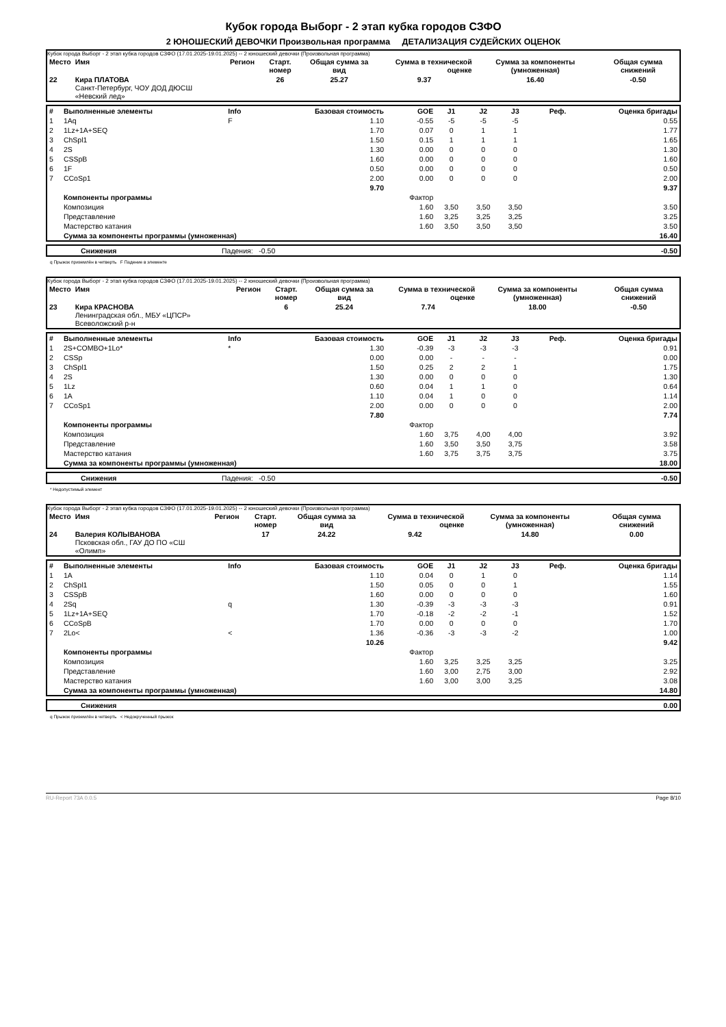Кубок города Выборг - 2 этап кубка городов СЗФО
2 ЮНОШЕСКИЙ ДЕВОЧКИ Произвольная программа ДЕТАЛИЗАЦИЯ СУДЕЙСКИХ ОЦЕНОК
Кубок города Выборг - 2 этап кубка городов СЗФО (17.01.2025-19.01.2025) -- 2 юношеский девочки (Произвольная программа)
| Место | Имя | Регион | Старт. номер | Общая сумма за вид | Сумма в технической оценке | Сумма за компоненты (умноженная) | Общая сумма снижений |
| --- | --- | --- | --- | --- | --- | --- | --- |
| 22 | Кира ПЛАТОВА Санкт-Петербург, ЧОУ ДОД ДЮСШ «Невский лед» | | 26 | 25.27 | 9.37 | 16.40 | -0.50 |
| # | Выполненные элементы | Info | Базовая стоимость | GOE | J1 | J2 | J3 | Реф. | Оценка бригады |
| --- | --- | --- | --- | --- | --- | --- | --- | --- | --- |
| 1 | 1Aq | F | 1.10 | -0.55 | -5 | -5 | -5 | | 0.55 |
| 2 | 1Lz+1A+SEQ | | 1.70 | 0.07 | 0 | 1 | 1 | | 1.77 |
| 3 | ChSpl1 | | 1.50 | 0.15 | 1 | 1 | 1 | | 1.65 |
| 4 | 2S | | 1.30 | 0.00 | 0 | 0 | 0 | | 1.30 |
| 5 | CSSpB | | 1.60 | 0.00 | 0 | 0 | 0 | | 1.60 |
| 6 | 1F | | 0.50 | 0.00 | 0 | 0 | 0 | | 0.50 |
| 7 | CCoSp1 | | 2.00 | 0.00 | 0 | 0 | 0 | | 2.00 |
| | | | 9.70 | | | | | | 9.37 |
| | Компоненты программы | | | Фактор | | | | | |
| | Композиция | | | 1.60 | 3,50 | 3,50 | 3,50 | | 3.50 |
| | Представление | | | 1.60 | 3,25 | 3,25 | 3,25 | | 3.25 |
| | Мастерство катания | | | 1.60 | 3,50 | 3,50 | 3,50 | | 3.50 |
| | Сумма за компоненты программы (умноженная) | | | | | | | | 16.40 |
| | Снижения | Падения: -0.50 | -0.50 |
q Прыжок приземлён в четверть F Падение в элементе
Кубок города Выборг - 2 этап кубка городов СЗФО (17.01.2025-19.01.2025) -- 2 юношеский девочки (Произвольная программа)
| Место | Имя | Регион | Старт. номер | Общая сумма за вид | Сумма в технической оценке | Сумма за компоненты (умноженная) | Общая сумма снижений |
| --- | --- | --- | --- | --- | --- | --- | --- |
| 23 | Кира КРАСНОВА Ленинградская обл., МБУ «ЦПСР» Всеволожский р-н | | 6 | 25.24 | 7.74 | 18.00 | -0.50 |
| # | Выполненные элементы | Info | Базовая стоимость | GOE | J1 | J2 | J3 | Реф. | Оценка бригады |
| --- | --- | --- | --- | --- | --- | --- | --- | --- | --- |
| 1 | 2S+COMBO+1Lo* | * | 1.30 | -0.39 | -3 | -3 | -3 | | 0.91 |
| 2 | CSSp | | 0.00 | 0.00 | - | - | - | | 0.00 |
| 3 | ChSpl1 | | 1.50 | 0.25 | 2 | 2 | 1 | | 1.75 |
| 4 | 2S | | 1.30 | 0.00 | 0 | 0 | 0 | | 1.30 |
| 5 | 1Lz | | 0.60 | 0.04 | 1 | 1 | 0 | | 0.64 |
| 6 | 1A | | 1.10 | 0.04 | 1 | 0 | 0 | | 1.14 |
| 7 | CCoSp1 | | 2.00 | 0.00 | 0 | 0 | 0 | | 2.00 |
| | | | 7.80 | | | | | | 7.74 |
| | Компоненты программы | | | Фактор | | | | | |
| | Композиция | | | 1.60 | 3,75 | 4,00 | 4,00 | | 3.92 |
| | Представление | | | 1.60 | 3,50 | 3,50 | 3,75 | | 3.58 |
| | Мастерство катания | | | 1.60 | 3,75 | 3,75 | 3,75 | | 3.75 |
| | Сумма за компоненты программы (умноженная) | | | | | | | | 18.00 |
| | Снижения | Падения: -0.50 | -0.50 |
* Недопустимый элемент
Кубок города Выборг - 2 этап кубка городов СЗФО (17.01.2025-19.01.2025) -- 2 юношеский девочки (Произвольная программа)
| Место | Имя | Регион | Старт. номер | Общая сумма за вид | Сумма в технической оценке | Сумма за компоненты (умноженная) | Общая сумма снижений |
| --- | --- | --- | --- | --- | --- | --- | --- |
| 24 | Валерия КОЛЫВАНОВА Псковская обл., ГАУ ДО ПО «СШ «Олимп» | | 17 | 24.22 | 9.42 | 14.80 | 0.00 |
| # | Выполненные элементы | Info | Базовая стоимость | GOE | J1 | J2 | J3 | Реф. | Оценка бригады |
| --- | --- | --- | --- | --- | --- | --- | --- | --- | --- |
| 1 | 1A | | 1.10 | 0.04 | 0 | 1 | 0 | | 1.14 |
| 2 | ChSpl1 | | 1.50 | 0.05 | 0 | 0 | 1 | | 1.55 |
| 3 | CSSpB | | 1.60 | 0.00 | 0 | 0 | 0 | | 1.60 |
| 4 | 2Sq | q | 1.30 | -0.39 | -3 | -3 | -3 | | 0.91 |
| 5 | 1Lz+1A+SEQ | | 1.70 | -0.18 | -2 | -2 | -1 | | 1.52 |
| 6 | CCoSpB | | 1.70 | 0.00 | 0 | 0 | 0 | | 1.70 |
| 7 | 2Lo< | < | 1.36 | -0.36 | -3 | -3 | -2 | | 1.00 |
| | | | 10.26 | | | | | | 9.42 |
| | Компоненты программы | | | Фактор | | | | | |
| | Композиция | | | 1.60 | 3,25 | 3,25 | 3,25 | | 3.25 |
| | Представление | | | 1.60 | 3,00 | 2,75 | 3,00 | | 2.92 |
| | Мастерство катания | | | 1.60 | 3,00 | 3,00 | 3,25 | | 3.08 |
| | Сумма за компоненты программы (умноженная) | | | | | | | | 14.80 |
| | Снижения | 0.00 |
q Прыжок приземлён в четверть < Недокрученный прыжок
RU-Report 73A 0.0.5 Page 8/10